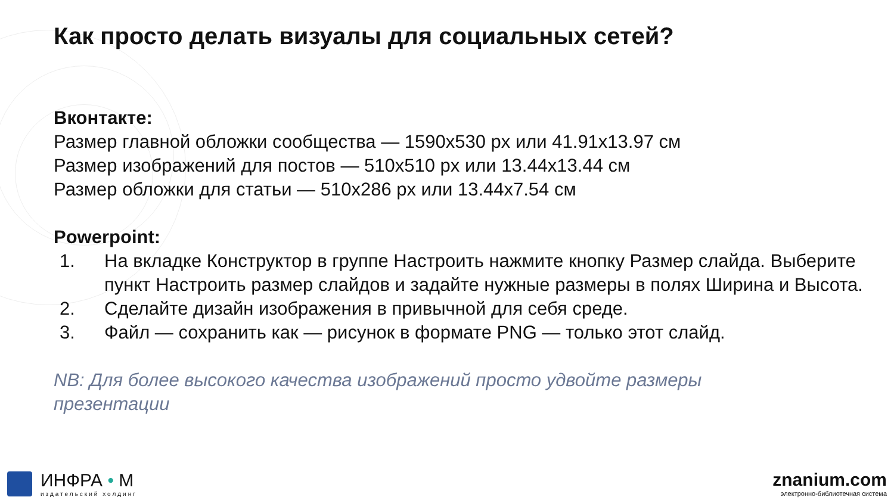Как просто делать визуалы для социальных сетей?
Вконтакте:
Размер главной обложки сообщества — 1590х530 px или 41.91х13.97 см
Размер изображений для постов — 510х510 px или 13.44х13.44 см
Размер обложки для статьи — 510х286 px или 13.44х7.54 см
Powerpoint:
1. На вкладке Конструктор в группе Настроить нажмите кнопку Размер слайда. Выберите пункт Настроить размер слайдов и задайте нужные размеры в полях Ширина и Высота.
2. Сделайте дизайн изображения в привычной для себя среде.
3. Файл — сохранить как — рисунок в формате PNG — только этот слайд.
NB: Для более высокого качества изображений просто удвойте размеры презентации
ИНФРА • М
издательский холдинг
znanium.com
электронно-библиотечная система